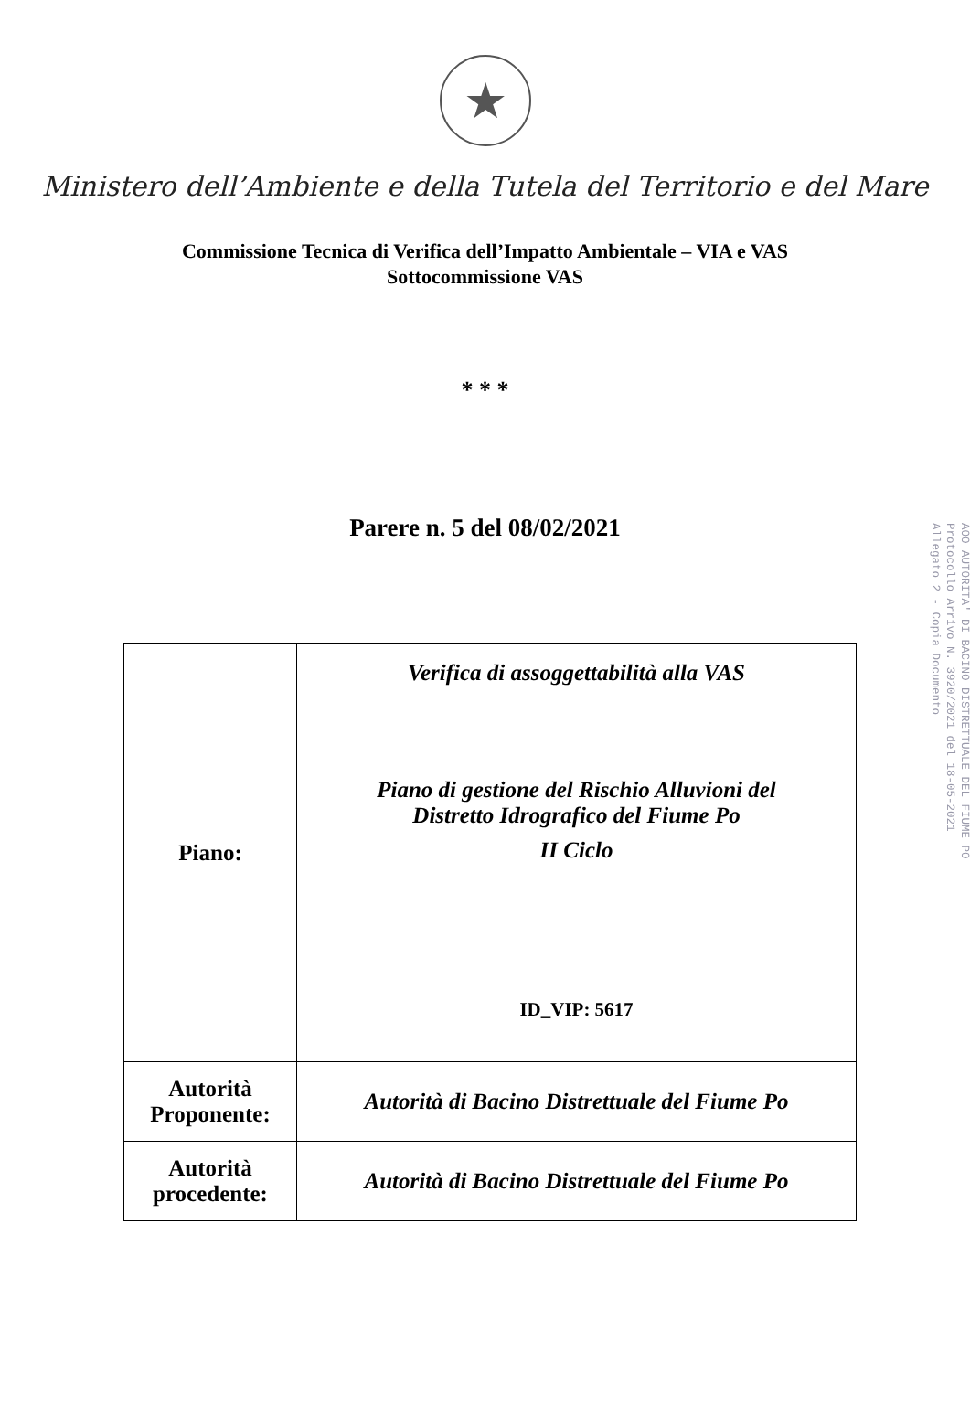★
Ministero dell’Ambiente e della Tutela del Territorio e del Mare
Commissione Tecnica di Verifica dell’Impatto Ambientale – VIA e VAS
Sottocommissione VAS
* * *
Parere n. 5 del 08/02/2021
| Piano: | Verifica di assoggettabilità alla VAS Piano di gestione del Rischio Alluvioni del Distretto Idrografico del Fiume Po II Ciclo ID_VIP: 5617 |
| Autorità Proponente: | Autorità di Bacino Distrettuale del Fiume Po |
| Autorità procedente: | Autorità di Bacino Distrettuale del Fiume Po |
AOO AUTORITA' DI BACINO DISTRETTUALE DEL FIUME PO
Protocollo Arrivo N. 3920/2021 del 18-05-2021
Allegato 2 - Copia Documento